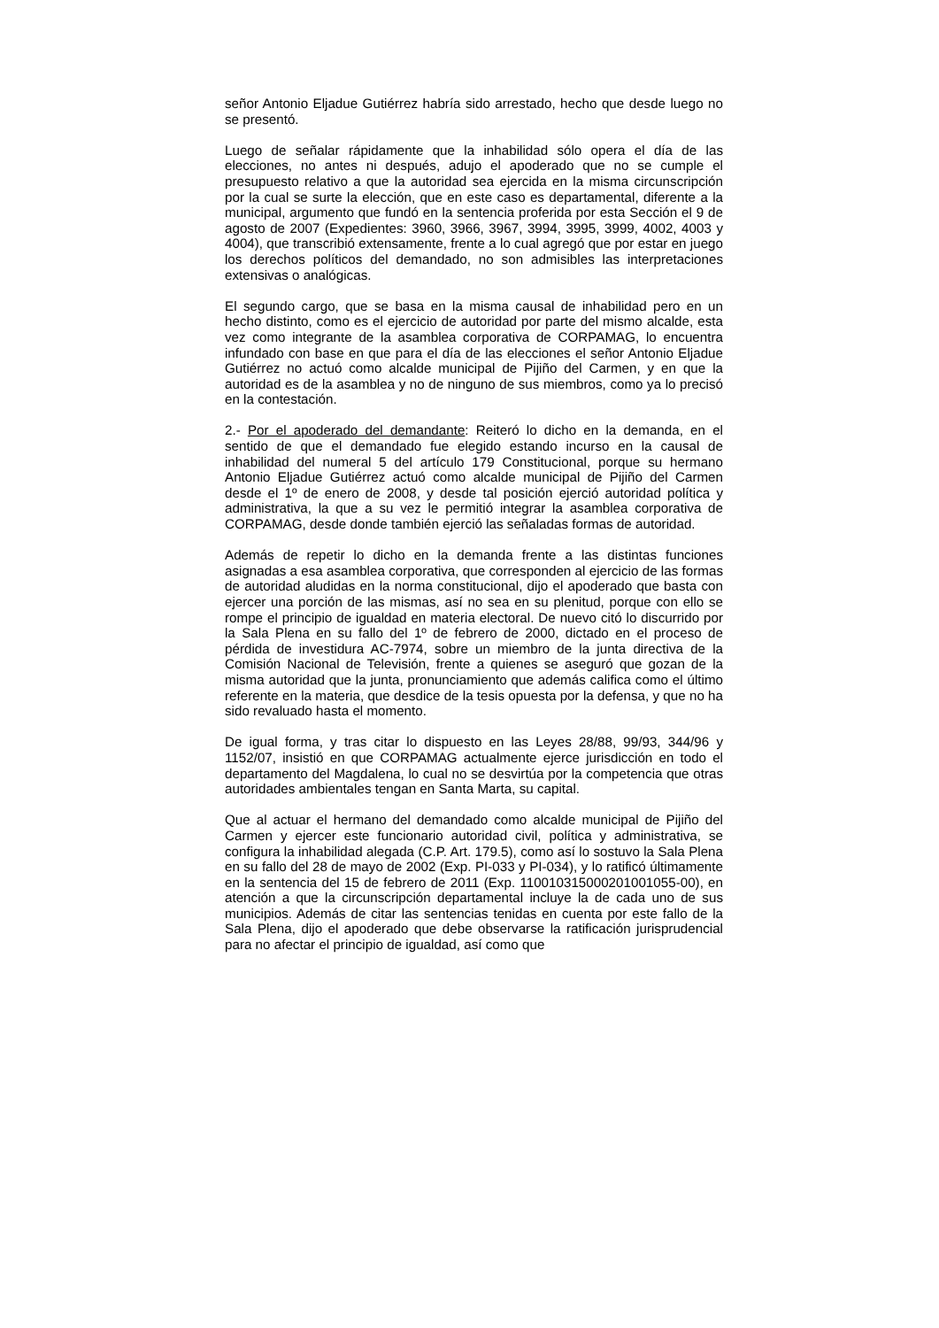señor Antonio Eljadue Gutiérrez habría sido arrestado, hecho que desde luego no se presentó.
Luego de señalar rápidamente que la inhabilidad sólo opera el día de las elecciones, no antes ni después, adujo el apoderado que no se cumple el presupuesto relativo a que la autoridad sea ejercida en la misma circunscripción por la cual se surte la elección, que en este caso es departamental, diferente a la municipal, argumento que fundó en la sentencia proferida por esta Sección el 9 de agosto de 2007 (Expedientes: 3960, 3966, 3967, 3994, 3995, 3999, 4002, 4003 y 4004), que transcribió extensamente, frente a lo cual agregó que por estar en juego los derechos políticos del demandado, no son admisibles las interpretaciones extensivas o analógicas.
El segundo cargo, que se basa en la misma causal de inhabilidad pero en un hecho distinto, como es el ejercicio de autoridad por parte del mismo alcalde, esta vez como integrante de la asamblea corporativa de CORPAMAG, lo encuentra infundado con base en que para el día de las elecciones el señor Antonio Eljadue Gutiérrez no actuó como alcalde municipal de Pijiño del Carmen, y en que la autoridad es de la asamblea y no de ninguno de sus miembros, como ya lo precisó en la contestación.
2.- Por el apoderado del demandante: Reiteró lo dicho en la demanda, en el sentido de que el demandado fue elegido estando incurso en la causal de inhabilidad del numeral 5 del artículo 179 Constitucional, porque su hermano Antonio Eljadue Gutiérrez actuó como alcalde municipal de Pijiño del Carmen desde el 1º de enero de 2008, y desde tal posición ejerció autoridad política y administrativa, la que a su vez le permitió integrar la asamblea corporativa de CORPAMAG, desde donde también ejerció las señaladas formas de autoridad.
Además de repetir lo dicho en la demanda frente a las distintas funciones asignadas a esa asamblea corporativa, que corresponden al ejercicio de las formas de autoridad aludidas en la norma constitucional, dijo el apoderado que basta con ejercer una porción de las mismas, así no sea en su plenitud, porque con ello se rompe el principio de igualdad en materia electoral. De nuevo citó lo discurrido por la Sala Plena en su fallo del 1º de febrero de 2000, dictado en el proceso de pérdida de investidura AC-7974, sobre un miembro de la junta directiva de la Comisión Nacional de Televisión, frente a quienes se aseguró que gozan de la misma autoridad que la junta, pronunciamiento que además califica como el último referente en la materia, que desdice de la tesis opuesta por la defensa, y que no ha sido revaluado hasta el momento.
De igual forma, y tras citar lo dispuesto en las Leyes 28/88, 99/93, 344/96 y 1152/07, insistió en que CORPAMAG actualmente ejerce jurisdicción en todo el departamento del Magdalena, lo cual no se desvirtúa por la competencia que otras autoridades ambientales tengan en Santa Marta, su capital.
Que al actuar el hermano del demandado como alcalde municipal de Pijiño del Carmen y ejercer este funcionario autoridad civil, política y administrativa, se configura la inhabilidad alegada (C.P. Art. 179.5), como así lo sostuvo la Sala Plena en su fallo del 28 de mayo de 2002 (Exp. PI-033 y PI-034), y lo ratificó últimamente en la sentencia del 15 de febrero de 2011 (Exp. 110010315000201001055-00), en atención a que la circunscripción departamental incluye la de cada uno de sus municipios. Además de citar las sentencias tenidas en cuenta por este fallo de la Sala Plena, dijo el apoderado que debe observarse la ratificación jurisprudencial para no afectar el principio de igualdad, así como que